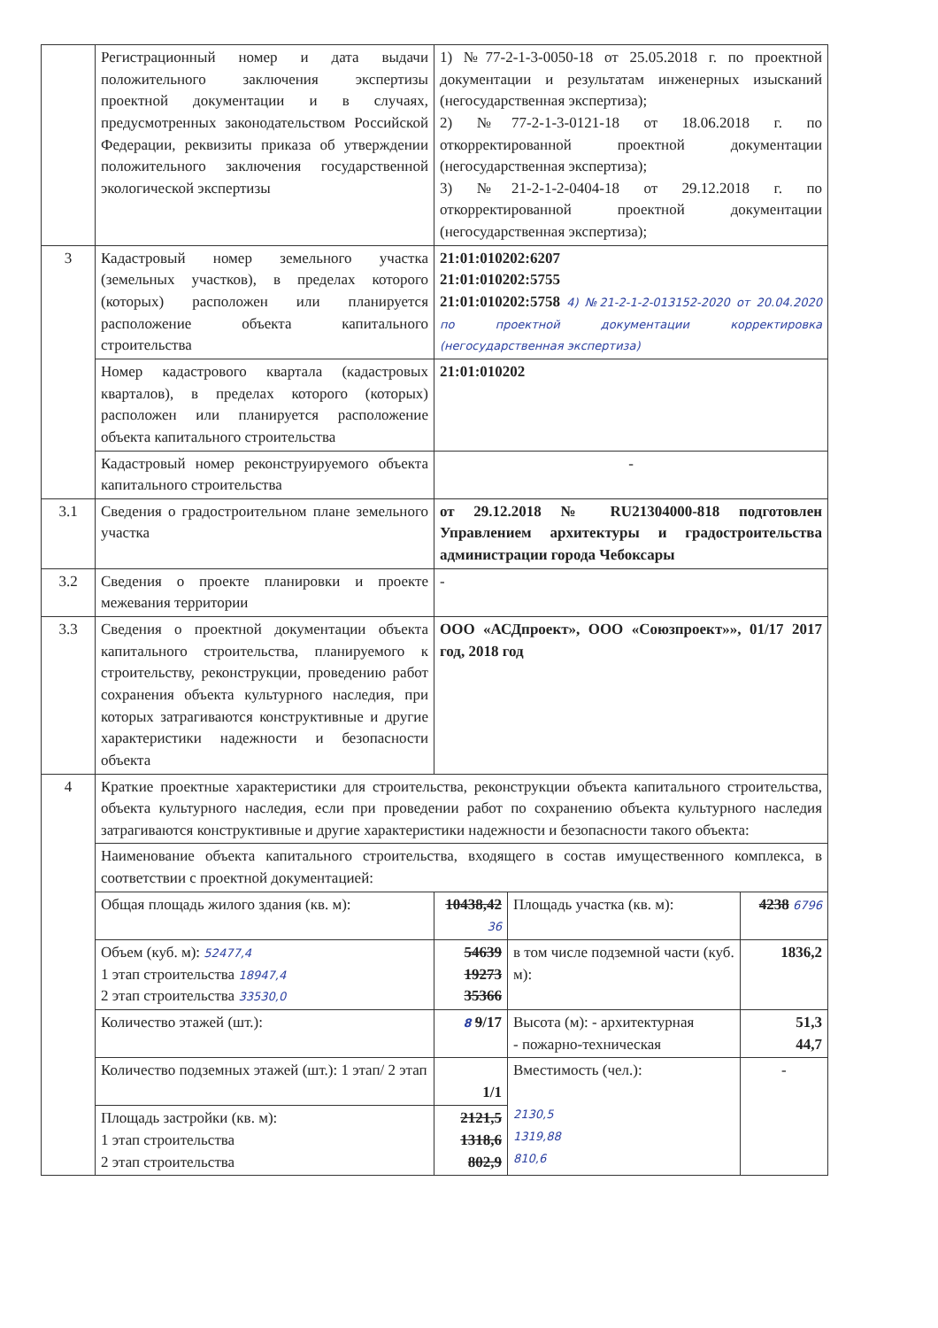| | Регистрационный номер и дата выдачи положительного заключения экспертизы проектной документации и в случаях, предусмотренных законодательством Российской Федерации, реквизиты приказа об утверждении положительного заключения государственной экологической экспертизы | 1) №77-2-1-3-0050-18 от 25.05.2018 г. по проектной документации и результатам инженерных изысканий (негосударственная экспертиза); 2) №77-2-1-3-0121-18 от 18.06.2018 г. по откорректированной проектной документации (негосударственная экспертиза); 3) №21-2-1-2-0404-18 от 29.12.2018 г. по откорректированной проектной документации (негосударственная экспертиза); | | |
| 3 | Кадастровый номер земельного участка (земельных участков), в пределах которого (которых) расположен или планируется расположение объекта капитального строительства | 21:01:010202:6207 21:01:010202:5755 21:01:010202:5758 4) №21-2-1-2-013152-2020 от 20.04.2020 по проектной документации корректировка (негосударственная экспертиза) | | |
| | Номер кадастрового квартала (кадастровых кварталов), в пределах которого (которых) расположен или планируется расположение объекта капитального строительства | 21:01:010202 | | |
| | Кадастровый номер реконструируемого объекта капитального строительства | - | | |
| 3.1 | Сведения о градостроительном плане земельного участка | от 29.12.2018 № RU21304000-818 подготовлен Управлением архитектуры и градостроительства администрации города Чебоксары | | |
| 3.2 | Сведения о проекте планировки и проекте межевания территории | - | | |
| 3.3 | Сведения о проектной документации объекта капитального строительства, планируемого к строительству, реконструкции, проведению работ сохранения объекта культурного наследия, при которых затрагиваются конструктивные и другие характеристики надежности и безопасности объекта | ООО «АСДпроект», ООО «Союзпроект»», 01/17 2017 год, 2018 год | | |
| 4 | Краткие проектные характеристики для строительства, реконструкции объекта капитального строительства, объекта культурного наследия, если при проведении работ по сохранению объекта культурного наследия затрагиваются конструктивные и другие характеристики надежности и безопасности такого объекта: | | | |
| | Наименование объекта капитального строительства, входящего в состав имущественного комплекса, в соответствии с проектной документацией: | | | |
| | Общая площадь жилого здания (кв. м): | 10438,42 36 | Площадь участка (кв. м): | 4238 6796 |
| | Объем (куб. м): 52477,4 1 этап строительства 18947,4 2 этап строительства 33530,0 | 54639 19273 35366 | в том числе подземной части (куб. м): | 1836,2 |
| | Количество этажей (шт.): | 8 9 /17 | Высота (м): - архитектурная - пожарно-техническая | 51,3 44,7 |
| | Количество подземных этажей (шт.): 1 этап/ 2 этап | 1/1 | Вместимость (чел.): 2130,5 1319,88 810,6 | - |
| | Площадь застройки (кв. м): 1 этап строительства 2 этап строительства | 2121,5 1318,6 802,9 | | |